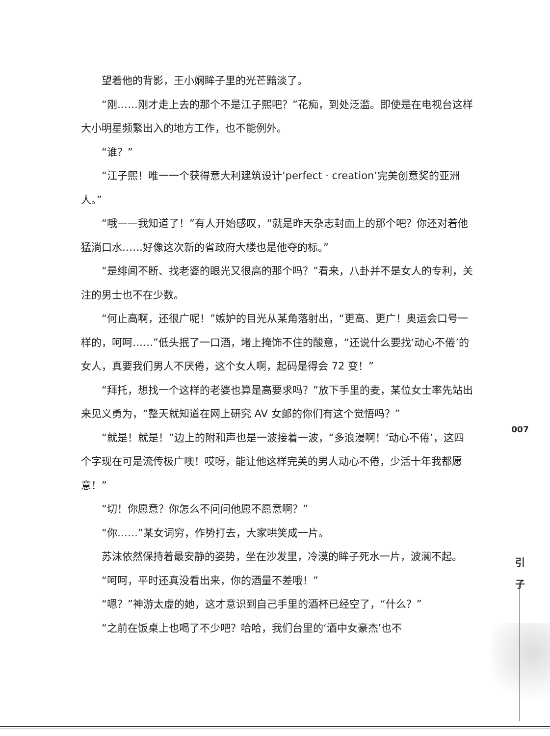望着他的背影，王小娴眸子里的光芒黯淡了。
“刚……刚才走上去的那个不是江子熙吧？”花痴，到处泛滥。即使是在电视台这样大小明星频繁出入的地方工作，也不能例外。
“谁？”
“江子熙！唯一一个获得意大利建筑设计‘perfect · creation’完美创意奖的亚洲人。”
“哦——我知道了！”有人开始感叹，“就是昨天杂志封面上的那个吧？你还对着他猛淌口水……好像这次新的省政府大楼也是他夺的标。”
“是绯闻不断、找老婆的眼光又很高的那个吗？”看来，八卦并不是女人的专利，关注的男士也不在少数。
“何止高啊，还很广呢！”嫉妒的目光从某角落射出，“更高、更广！奥运会口号一样的，呵呵……”低头抿了一口酒，堵上掩饰不住的酸意，“还说什么要找‘动心不倦’的女人，真要我们男人不厌倦，这个女人啊，起码是得会 72 变！”
“拜托，想找一个这样的老婆也算是高要求吗？”放下手里的麦，某位女士率先站出来见义勇为，“整天就知道在网上研究 AV 女郎的你们有这个觉悟吗？”
“就是！就是！”边上的附和声也是一波接着一波，“多浪漫啊！‘动心不倦’，这四个字现在可是流传极广噢！哎呀，能让他这样完美的男人动心不倦，少活十年我都愿意！”
“切！你愿意？你怎么不问问他愿不愿意啊？”
“你……”某女词穷，作势打去，大家哄笑成一片。
苏沫依然保持着最安静的姿势，坐在沙发里，冷漠的眸子死水一片，波澜不起。
“呵呵，平时还真没看出来，你的酒量不差哦！”
“嗯？”神游太虚的她，这才意识到自己手里的酒杯已经空了，“什么？”
“之前在饭桌上也喝了不少吧？哈哈，我们台里的‘酒中女豪杰’也不
007
引
子